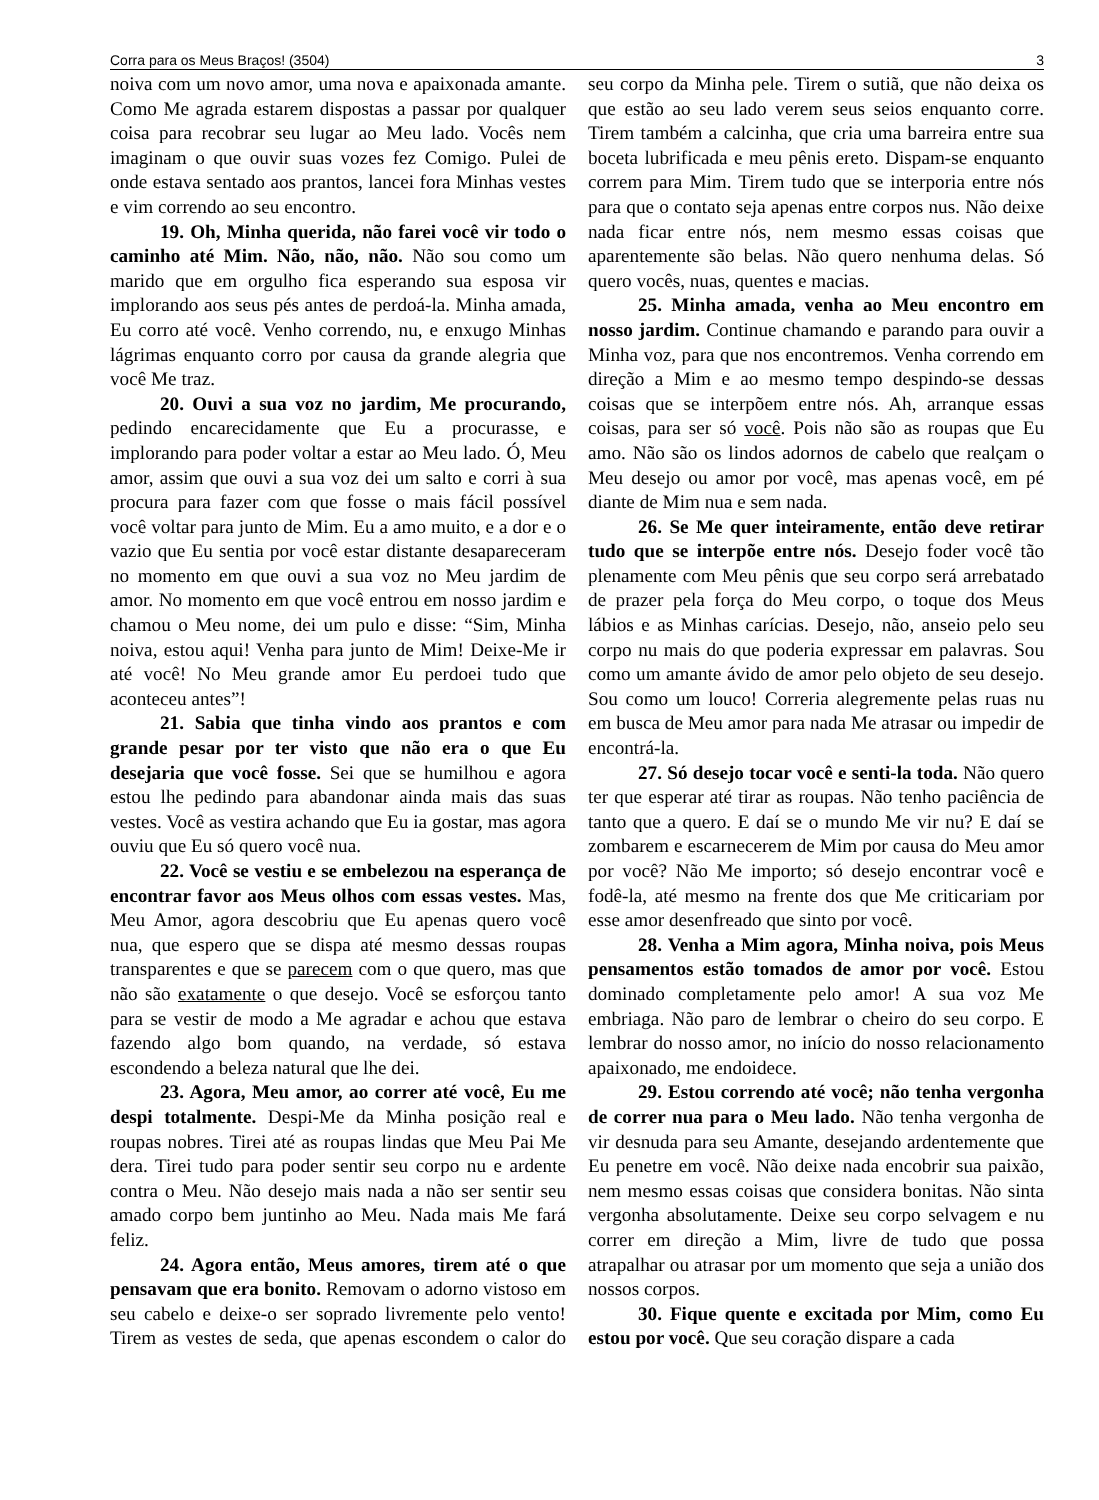Corra para os Meus Braços! (3504) 3
noiva com um novo amor, uma nova e apaixonada amante. Como Me agrada estarem dispostas a passar por qualquer coisa para recobrar seu lugar ao Meu lado. Vocês nem imaginam o que ouvir suas vozes fez Comigo. Pulei de onde estava sentado aos prantos, lancei fora Minhas vestes e vim correndo ao seu encontro.
19. Oh, Minha querida, não farei você vir todo o caminho até Mim. Não, não, não. Não sou como um marido que em orgulho fica esperando sua esposa vir implorando aos seus pés antes de perdoá-la. Minha amada, Eu corro até você. Venho correndo, nu, e enxugo Minhas lágrimas enquanto corro por causa da grande alegria que você Me traz.
20. Ouvi a sua voz no jardim, Me procurando, pedindo encarecidamente que Eu a procurasse, e implorando para poder voltar a estar ao Meu lado. Ó, Meu amor, assim que ouvi a sua voz dei um salto e corri à sua procura para fazer com que fosse o mais fácil possível você voltar para junto de Mim. Eu a amo muito, e a dor e o vazio que Eu sentia por você estar distante desapareceram no momento em que ouvi a sua voz no Meu jardim de amor. No momento em que você entrou em nosso jardim e chamou o Meu nome, dei um pulo e disse: “Sim, Minha noiva, estou aqui! Venha para junto de Mim! Deixe-Me ir até você! No Meu grande amor Eu perdoei tudo que aconteceu antes”!
21. Sabia que tinha vindo aos prantos e com grande pesar por ter visto que não era o que Eu desejaria que você fosse. Sei que se humilhou e agora estou lhe pedindo para abandonar ainda mais das suas vestes. Você as vestira achando que Eu ia gostar, mas agora ouviu que Eu só quero você nua.
22. Você se vestiu e se embelezou na esperança de encontrar favor aos Meus olhos com essas vestes. Mas, Meu Amor, agora descobriu que Eu apenas quero você nua, que espero que se dispa até mesmo dessas roupas transparentes e que se parecem com o que quero, mas que não são exatamente o que desejo. Você se esforçou tanto para se vestir de modo a Me agradar e achou que estava fazendo algo bom quando, na verdade, só estava escondendo a beleza natural que lhe dei.
23. Agora, Meu amor, ao correr até você, Eu me despi totalmente. Despi-Me da Minha posição real e roupas nobres. Tirei até as roupas lindas que Meu Pai Me dera. Tirei tudo para poder sentir seu corpo nu e ardente contra o Meu. Não desejo mais nada a não ser sentir seu amado corpo bem juntinho ao Meu. Nada mais Me fará feliz.
24. Agora então, Meus amores, tirem até o que pensavam que era bonito. Removam o adorno vistoso em seu cabelo e deixe-o ser soprado livremente pelo vento! Tirem as vestes de seda, que apenas escondem o calor do seu corpo da Minha pele. Tirem o sutiã, que não deixa os que estão ao seu lado verem seus seios enquanto corre. Tirem também a calcinha, que cria uma barreira entre sua boceta lubrificada e meu pênis ereto. Dispam-se enquanto correm para Mim. Tirem tudo que se interporia entre nós para que o contato seja apenas entre corpos nus. Não deixe nada ficar entre nós, nem mesmo essas coisas que aparentemente são belas. Não quero nenhuma delas. Só quero vocês, nuas, quentes e macias.
25. Minha amada, venha ao Meu encontro em nosso jardim. Continue chamando e parando para ouvir a Minha voz, para que nos encontremos. Venha correndo em direção a Mim e ao mesmo tempo despindo-se dessas coisas que se interpõem entre nós. Ah, arranque essas coisas, para ser só você. Pois não são as roupas que Eu amo. Não são os lindos adornos de cabelo que realçam o Meu desejo ou amor por você, mas apenas você, em pé diante de Mim nua e sem nada.
26. Se Me quer inteiramente, então deve retirar tudo que se interpõe entre nós. Desejo foder você tão plenamente com Meu pênis que seu corpo será arrebatado de prazer pela força do Meu corpo, o toque dos Meus lábios e as Minhas carícias. Desejo, não, anseio pelo seu corpo nu mais do que poderia expressar em palavras. Sou como um amante ávido de amor pelo objeto de seu desejo. Sou como um louco! Correria alegremente pelas ruas nu em busca de Meu amor para nada Me atrasar ou impedir de encontrá-la.
27. Só desejo tocar você e senti-la toda. Não quero ter que esperar até tirar as roupas. Não tenho paciência de tanto que a quero. E daí se o mundo Me vir nu? E daí se zombarem e escarnecerem de Mim por causa do Meu amor por você? Não Me importo; só desejo encontrar você e fodê-la, até mesmo na frente dos que Me criticariam por esse amor desenfreado que sinto por você.
28. Venha a Mim agora, Minha noiva, pois Meus pensamentos estão tomados de amor por você. Estou dominado completamente pelo amor! A sua voz Me embriaga. Não paro de lembrar o cheiro do seu corpo. E lembrar do nosso amor, no início do nosso relacionamento apaixonado, me endoidece.
29. Estou correndo até você; não tenha vergonha de correr nua para o Meu lado. Não tenha vergonha de vir desnuda para seu Amante, desejando ardentemente que Eu penetre em você. Não deixe nada encobrir sua paixão, nem mesmo essas coisas que considera bonitas. Não sinta vergonha absolutamente. Deixe seu corpo selvagem e nu correr em direção a Mim, livre de tudo que possa atrapalhar ou atrasar por um momento que seja a união dos nossos corpos.
30. Fique quente e excitada por Mim, como Eu estou por você. Que seu coração dispare a cada